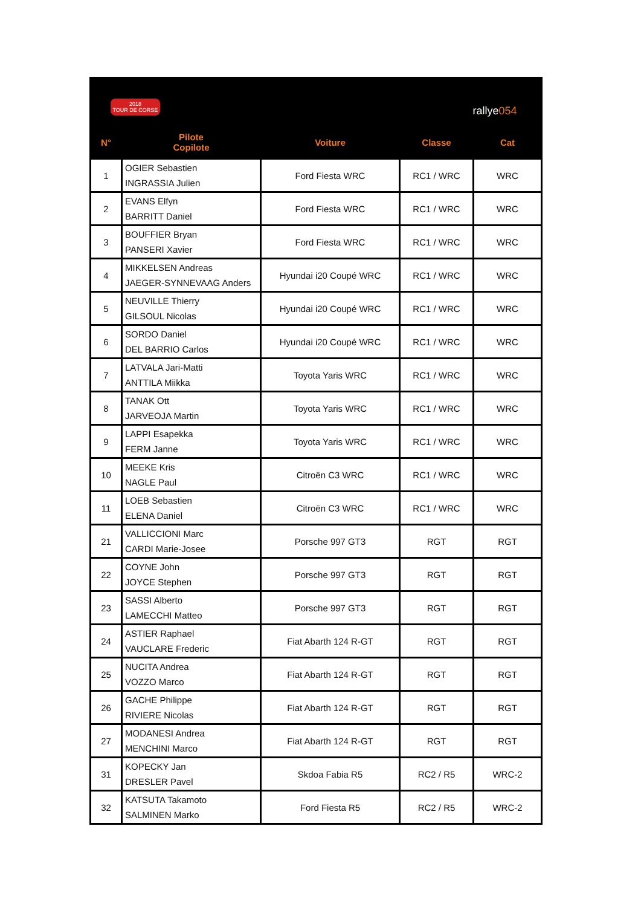| 2018 TOUR DE CORSE rallye 054 | | | | |
| N° | Pilote Copilote | Voiture | Classe | Cat |
| 1 | OGIER Sebastien INGRASSIA Julien | Ford Fiesta WRC | RC1 / WRC | WRC |
| 2 | EVANS Elfyn BARRITT Daniel | Ford Fiesta WRC | RC1 / WRC | WRC |
| 3 | BOUFFIER Bryan PANSERI Xavier | Ford Fiesta WRC | RC1 / WRC | WRC |
| 4 | MIKKELSEN Andreas JAEGER-SYNNEVAAG Anders | Hyundai i20 Coupé WRC | RC1 / WRC | WRC |
| 5 | NEUVILLE Thierry GILSOUL Nicolas | Hyundai i20 Coupé WRC | RC1 / WRC | WRC |
| 6 | SORDO Daniel DEL BARRIO Carlos | Hyundai i20 Coupé WRC | RC1 / WRC | WRC |
| 7 | LATVALA Jari-Matti ANTTILA Miikka | Toyota Yaris WRC | RC1 / WRC | WRC |
| 8 | TANAK Ott JARVEOJA Martin | Toyota Yaris WRC | RC1 / WRC | WRC |
| 9 | LAPPI Esapekka FERM Janne | Toyota Yaris WRC | RC1 / WRC | WRC |
| 10 | MEEKE Kris NAGLE Paul | Citroën C3 WRC | RC1 / WRC | WRC |
| 11 | LOEB Sebastien ELENA Daniel | Citroën C3 WRC | RC1 / WRC | WRC |
| 21 | VALLICCIONI Marc CARDI Marie-Josee | Porsche 997 GT3 | RGT | RGT |
| 22 | COYNE John JOYCE Stephen | Porsche 997 GT3 | RGT | RGT |
| 23 | SASSI Alberto LAMECCHI Matteo | Porsche 997 GT3 | RGT | RGT |
| 24 | ASTIER Raphael VAUCLARE Frederic | Fiat Abarth 124 R-GT | RGT | RGT |
| 25 | NUCITA Andrea VOZZO Marco | Fiat Abarth 124 R-GT | RGT | RGT |
| 26 | GACHE Philippe RIVIERE Nicolas | Fiat Abarth 124 R-GT | RGT | RGT |
| 27 | MODANESI Andrea MENCHINI Marco | Fiat Abarth 124 R-GT | RGT | RGT |
| 31 | KOPECKY Jan DRESLER Pavel | Skdoa Fabia R5 | RC2 / R5 | WRC-2 |
| 32 | KATSUTA Takamoto SALMINEN Marko | Ford Fiesta R5 | RC2 / R5 | WRC-2 |